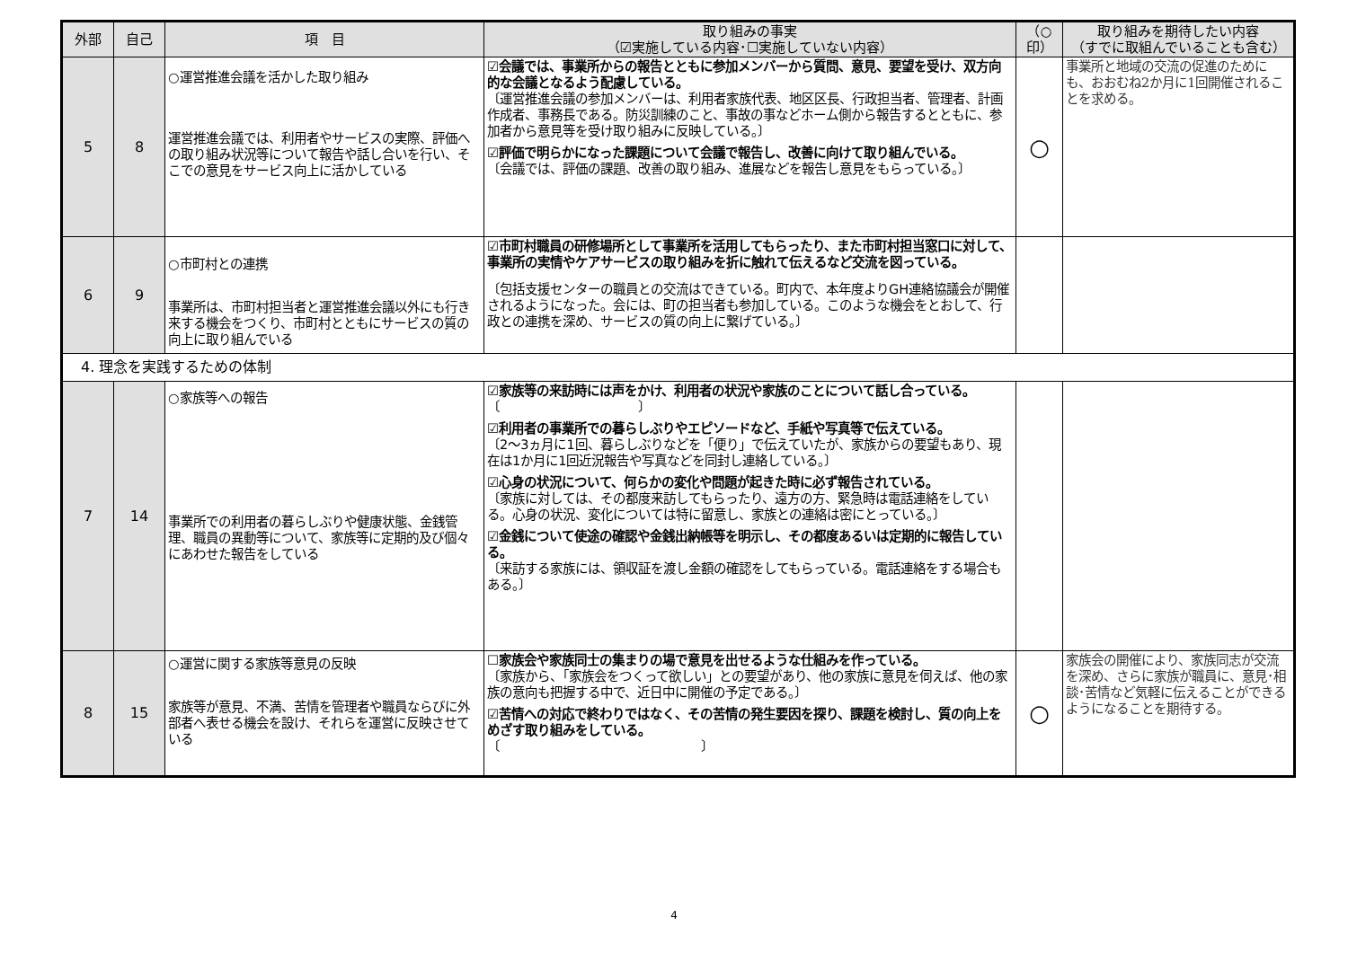| 外部 | 自己 | 項 目 | 取り組みの事実 （☑実施している内容･☐実施していない内容） | （○ 印） | 取り組みを期待したい内容 （すでに取組んでいることも含む） |
| --- | --- | --- | --- | --- | --- |
| 5 | 8 | ○運営推進会議を活かした取り組み 運営推進会議では、利用者やサービスの実際、評価への取り組み状況等について報告や話し合いを行い、そこでの意見をサービス向上に活かしている | ☑会議では、事業所からの報告とともに参加メンバーから質問、意見、要望を受け、双方向的な会議となるよう配慮している。 〔運営推進会議の参加メンバーは、利用者家族代表、地区区長、行政担当者、管理者、計画作成者、事務長である。防災訓練のこと、事故の事などホーム側から報告するとともに、参加者から意見等を受け取り組みに反映している。〕 ☑評価で明らかになった課題について会議で報告し、改善に向けて取り組んでいる。 〔会議では、評価の課題、改善の取り組み、進展などを報告し意見をもらっている。〕 | ○ | 事業所と地域の交流の促進のためにも、おおむね2か月に1回開催されることを求める。 |
| 6 | 9 | ○市町村との連携 事業所は、市町村担当者と運営推進会議以外にも行き来する機会をつくり、市町村とともにサービスの質の向上に取り組んでいる | ☑市町村職員の研修場所として事業所を活用してもらったり、また市町村担当窓口に対して、事業所の実情やケアサービスの取り組みを折に触れて伝えるなど交流を図っている。 〔包括支援センターの職員との交流はできている。町内で、本年度よりGH連絡協議会が開催されるようになった。会には、町の担当者も参加している。このような機会をとおして、行政との連携を深め、サービスの質の向上に繋げている。〕 | | |
| 4. 理念を実践するための体制 | | | | | |
| 7 | 14 | ○家族等への報告 事業所での利用者の暮らしぶりや健康状態、金銭管理、職員の異動等について、家族等に定期的及び個々にあわせた報告をしている | ☑家族等の来訪時には声をかけ、利用者の状況や家族のことについて話し合っている。 〔 〕 ☑利用者の事業所での暮らしぶりやエピソードなど、手紙や写真等で伝えている。 〔2～3ヵ月に1回、暮らしぶりなどを「便り」で伝えていたが、家族からの要望もあり、現在は1か月に1回近況報告や写真などを同封し連絡している。〕 ☑心身の状況について、何らかの変化や問題が起きた時に必ず報告されている。 〔家族に対しては、その都度来訪してもらったり、遠方の方、緊急時は電話連絡をしている。心身の状況、変化については特に留意し、家族との連絡は密にとっている。〕 ☑金銭について使途の確認や金銭出納帳等を明示し、その都度あるいは定期的に報告している。 〔来訪する家族には、領収証を渡し金額の確認をしてもらっている。電話連絡をする場合もある。〕 | | |
| 8 | 15 | ○運営に関する家族等意見の反映 家族等が意見、不満、苦情を管理者や職員ならびに外部者へ表せる機会を設け、それらを運営に反映させている | ☐家族会や家族同士の集まりの場で意見を出せるような仕組みを作っている。 〔家族から、「家族会をつくって欲しい」との要望があり、他の家族に意見を伺えば、他の家族の意向も把握する中で、近日中に開催の予定である。〕 ☑苦情への対応で終わりではなく、その苦情の発生要因を探り、課題を検討し、質の向上をめざす取り組みをしている。 〔 〕 | ○ | 家族会の開催により、家族同志が交流を深め、さらに家族が職員に、意見･相談･苦情など気軽に伝えることができるようになることを期待する。 |
4